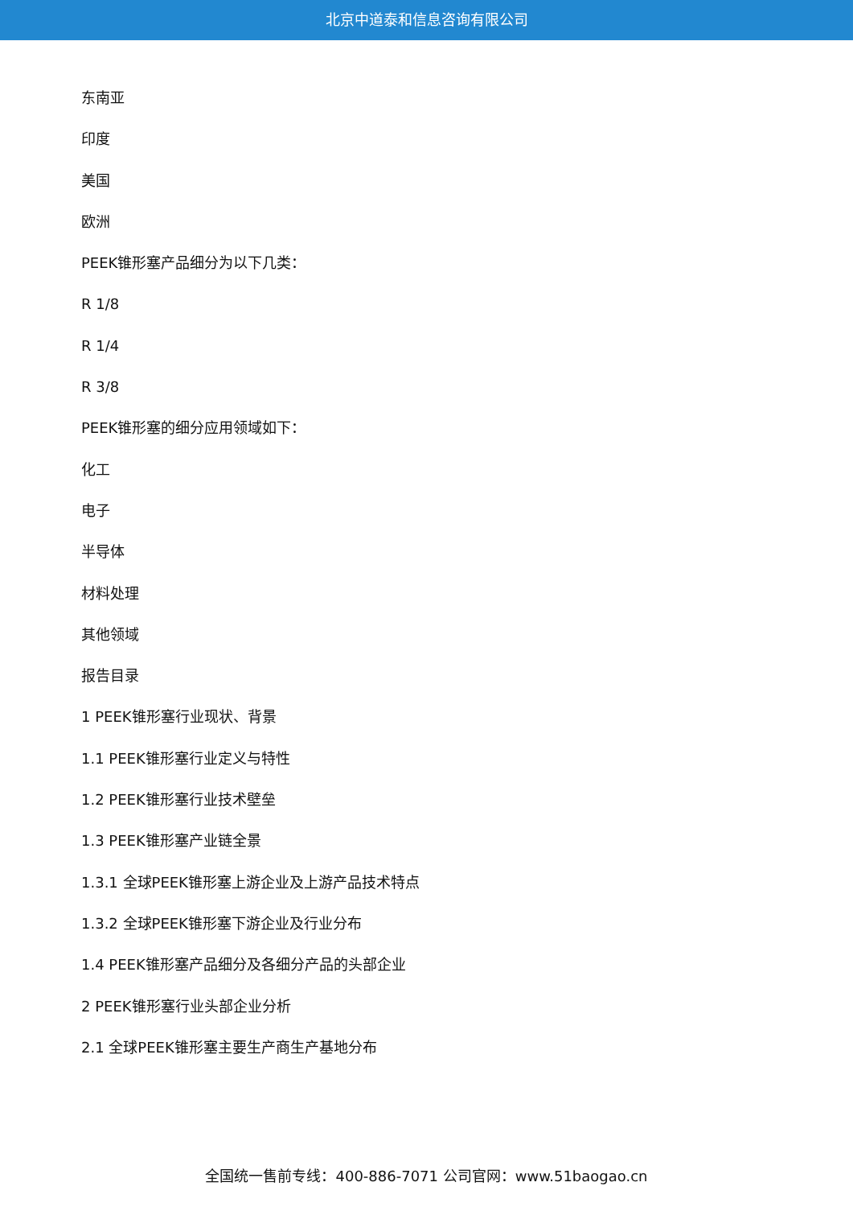北京中道泰和信息咨询有限公司
东南亚
印度
美国
欧洲
PEEK锥形塞产品细分为以下几类：
R 1/8
R 1/4
R 3/8
PEEK锥形塞的细分应用领域如下：
化工
电子
半导体
材料处理
其他领域
报告目录
1 PEEK锥形塞行业现状、背景
1.1 PEEK锥形塞行业定义与特性
1.2 PEEK锥形塞行业技术壁垒
1.3 PEEK锥形塞产业链全景
1.3.1 全球PEEK锥形塞上游企业及上游产品技术特点
1.3.2 全球PEEK锥形塞下游企业及行业分布
1.4 PEEK锥形塞产品细分及各细分产品的头部企业
2 PEEK锥形塞行业头部企业分析
2.1 全球PEEK锥形塞主要生产商生产基地分布
全国统一售前专线：400-886-7071 公司官网：www.51baogao.cn